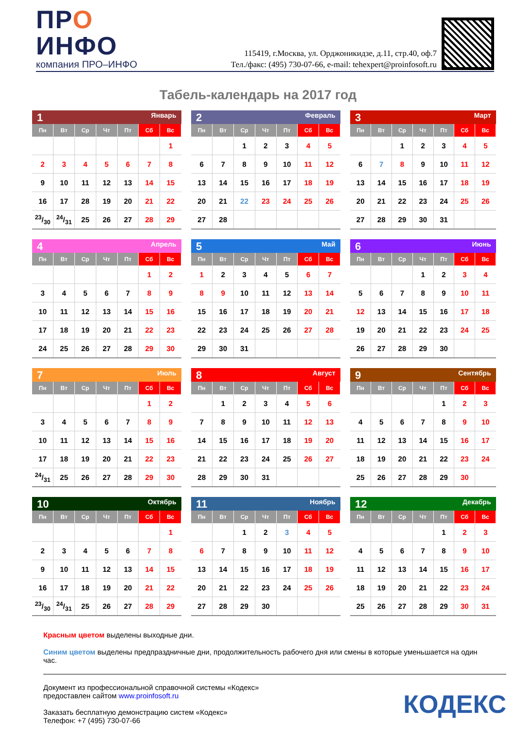ПРО
ИНФО
компания ПРО–ИНФО
115419, г.Москва, ул. Орджоникидзе, д.11, стр.40, оф.7
Тел./факс: (495) 730-07-66, e-mail: tehexpert@proinfosoft.ru
Табель-календарь на 2017 год
| 1 Январь | | | | | | |
| Пн | Вт | Ср | Чт | Пт | Сб | Вс |
| | | | | | | 1 |
| 2 | 3 | 4 | 5 | 6 | 7 | 8 |
| 9 | 10 | 11 | 12 | 13 | 14 | 15 |
| 16 | 17 | 28 | 19 | 20 | 21 | 22 |
| 23/30 | 24/31 | 25 | 26 | 27 | 28 | 29 |
| 2 Февраль | | | | | | |
| Пн | Вт | Ср | Чт | Пт | Сб | Вс |
| | | 1 | 2 | 3 | 4 | 5 |
| 6 | 7 | 8 | 9 | 10 | 11 | 12 |
| 13 | 14 | 15 | 16 | 17 | 18 | 19 |
| 20 | 21 | 22 | 23 | 24 | 25 | 26 |
| 27 | 28 | | | | | |
| 3 Март | | | | | | |
| Пн | Вт | Ср | Чт | Пт | Сб | Вс |
| | | 1 | 2 | 3 | 4 | 5 |
| 6 | 7 | 8 | 9 | 10 | 11 | 12 |
| 13 | 14 | 15 | 16 | 17 | 18 | 19 |
| 20 | 21 | 22 | 23 | 24 | 25 | 26 |
| 27 | 28 | 29 | 30 | 31 | | |
| 4 Апрель | | | | | | |
| Пн | Вт | Ср | Чт | Пт | Сб | Вс |
| | | | | | 1 | 2 |
| 3 | 4 | 5 | 6 | 7 | 8 | 9 |
| 10 | 11 | 12 | 13 | 14 | 15 | 16 |
| 17 | 18 | 19 | 20 | 21 | 22 | 23 |
| 24 | 25 | 26 | 27 | 28 | 29 | 30 |
| 5 Май | | | | | | |
| Пн | Вт | Ср | Чт | Пт | Сб | Вс |
| 1 | 2 | 3 | 4 | 5 | 6 | 7 |
| 8 | 9 | 10 | 11 | 12 | 13 | 14 |
| 15 | 16 | 17 | 18 | 19 | 20 | 21 |
| 22 | 23 | 24 | 25 | 26 | 27 | 28 |
| 29 | 30 | 31 | | | | |
| 6 Июнь | | | | | | |
| Пн | Вт | Ср | Чт | Пт | Сб | Вс |
| | | | 1 | 2 | 3 | 4 |
| 5 | 6 | 7 | 8 | 9 | 10 | 11 |
| 12 | 13 | 14 | 15 | 16 | 17 | 18 |
| 19 | 20 | 21 | 22 | 23 | 24 | 25 |
| 26 | 27 | 28 | 29 | 30 | | |
| 7 Июль | | | | | | |
| Пн | Вт | Ср | Чт | Пт | Сб | Вс |
| | | | | | 1 | 2 |
| 3 | 4 | 5 | 6 | 7 | 8 | 9 |
| 10 | 11 | 12 | 13 | 14 | 15 | 16 |
| 17 | 18 | 19 | 20 | 21 | 22 | 23 |
| 24/31 | 25 | 26 | 27 | 28 | 29 | 30 |
| 8 Август | | | | | | |
| Пн | Вт | Ср | Чт | Пт | Сб | Вс |
| | 1 | 2 | 3 | 4 | 5 | 6 |
| 7 | 8 | 9 | 10 | 11 | 12 | 13 |
| 14 | 15 | 16 | 17 | 18 | 19 | 20 |
| 21 | 22 | 23 | 24 | 25 | 26 | 27 |
| 28 | 29 | 30 | 31 | | | |
| 9 Сентябрь | | | | | | |
| Пн | Вт | Ср | Чт | Пт | Сб | Вс |
| | | | | 1 | 2 | 3 |
| 4 | 5 | 6 | 7 | 8 | 9 | 10 |
| 11 | 12 | 13 | 14 | 15 | 16 | 17 |
| 18 | 19 | 20 | 21 | 22 | 23 | 24 |
| 25 | 26 | 27 | 28 | 29 | 30 | |
| 10 Октябрь | | | | | | |
| Пн | Вт | Ср | Чт | Пт | Сб | Вс |
| | | | | | | 1 |
| 2 | 3 | 4 | 5 | 6 | 7 | 8 |
| 9 | 10 | 11 | 12 | 13 | 14 | 15 |
| 16 | 17 | 18 | 19 | 20 | 21 | 22 |
| 23/30 | 24/31 | 25 | 26 | 27 | 28 | 29 |
| 11 Ноябрь | | | | | | |
| Пн | Вт | Ср | Чт | Пт | Сб | Вс |
| | | 1 | 2 | 3 | 4 | 5 |
| 6 | 7 | 8 | 9 | 10 | 11 | 12 |
| 13 | 14 | 15 | 16 | 17 | 18 | 19 |
| 20 | 21 | 22 | 23 | 24 | 25 | 26 |
| 27 | 28 | 29 | 30 | | | |
| 12 Декабрь | | | | | | |
| Пн | Вт | Ср | Чт | Пт | Сб | Вс |
| | | | | 1 | 2 | 3 |
| 4 | 5 | 6 | 7 | 8 | 9 | 10 |
| 11 | 12 | 13 | 14 | 15 | 16 | 17 |
| 18 | 19 | 20 | 21 | 22 | 23 | 24 |
| 25 | 26 | 27 | 28 | 29 | 30 | 31 |
Красным цветом выделены выходные дни.
Синим цветом выделены предпраздничные дни, продолжительность рабочего дня или смены в которые уменьшается на один час.
Документ из профессиональной справочной системы «Кодекс»
предоставлен сайтом www.proinfosoft.ru
Заказать бесплатную демонстрацию систем «Кодекс»
Телефон: +7 (495) 730-07-66
КОДЕКС